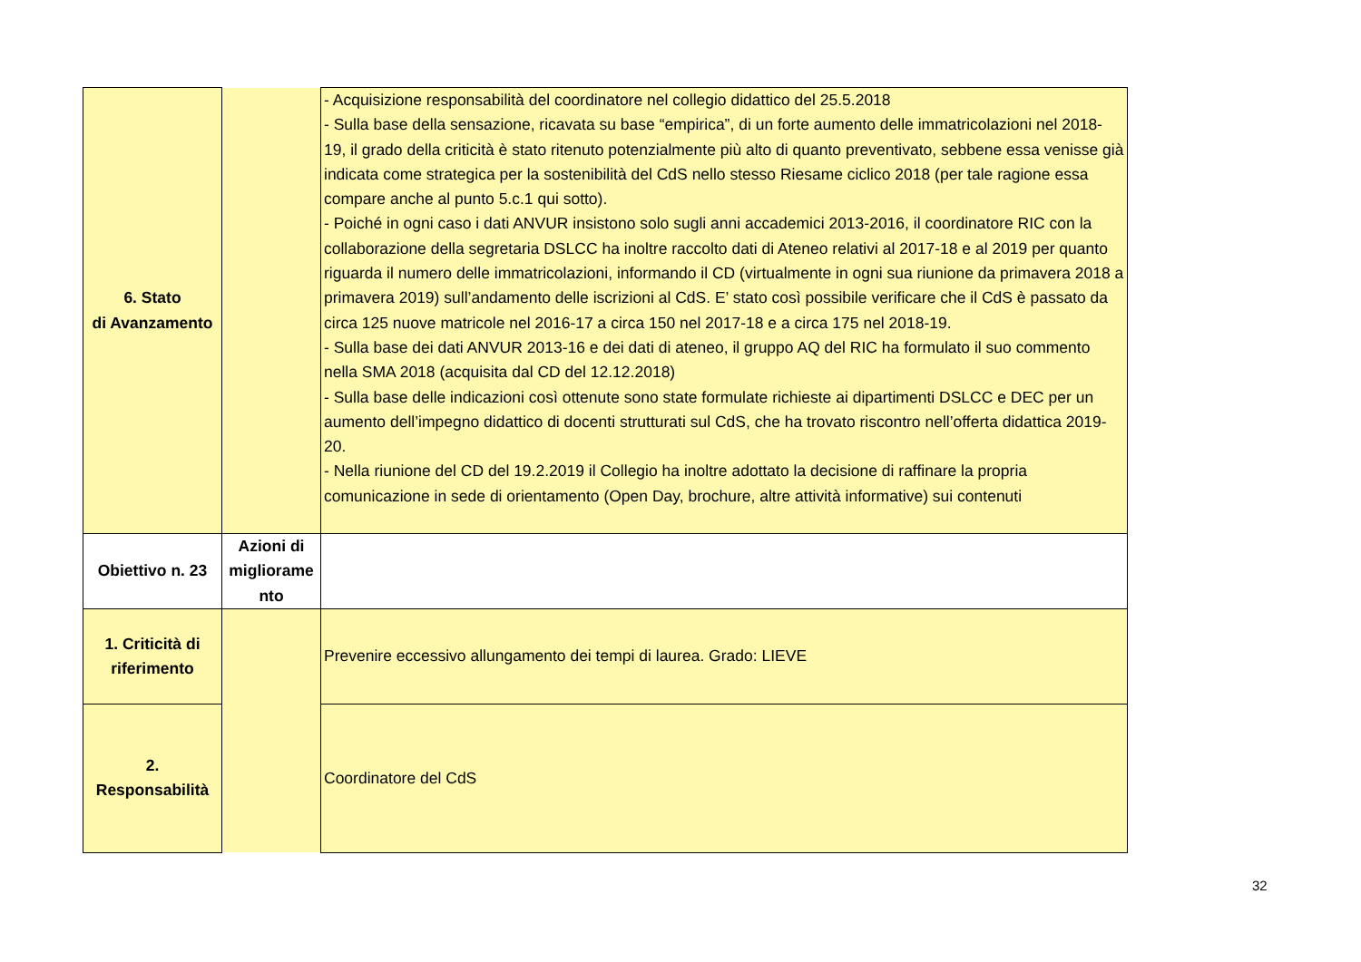| 6. Stato di Avanzamento | | - Acquisizione responsabilità del coordinatore nel collegio didattico del 25.5.2018 - Sulla base della sensazione, ricavata su base “empirica”, di un forte aumento delle immatricolazioni nel 2018-19, il grado della criticità è stato ritenuto potenzialmente più alto di quanto preventivato, sebbene essa venisse già indicata come strategica per la sostenibilità del CdS nello stesso Riesame ciclico 2018 (per tale ragione essa compare anche al punto 5.c.1 qui sotto). - Poiché in ogni caso i dati ANVUR insistono solo sugli anni accademici 2013-2016, il coordinatore RIC con la collaborazione della segretaria DSLCC ha inoltre raccolto dati di Ateneo relativi al 2017-18 e al 2019 per quanto riguarda il numero delle immatricolazioni, informando il CD (virtualmente in ogni sua riunione da primavera 2018 a primavera 2019) sull’andamento delle iscrizioni al CdS. E’ stato così possibile verificare che il CdS è passato da circa 125 nuove matricole nel 2016-17 a circa 150 nel 2017-18 e a circa 175 nel 2018-19. - Sulla base dei dati ANVUR 2013-16 e dei dati di ateneo, il gruppo AQ del RIC ha formulato il suo commento nella SMA 2018 (acquisita dal CD del 12.12.2018) - Sulla base delle indicazioni così ottenute sono state formulate richieste ai dipartimenti DSLCC e DEC per un aumento dell’impegno didattico di docenti strutturati sul CdS, che ha trovato riscontro nell’offerta didattica 2019-20. - Nella riunione del CD del 19.2.2019 il Collegio ha inoltre adottato la decisione di raffinare la propria comunicazione in sede di orientamento (Open Day, brochure, altre attività informative) sui contenuti |
| Obiettivo n. 23 | Azioni di migliorame nto | |
| 1. Criticità di riferimento | | Prevenire eccessivo allungamento dei tempi di laurea. Grado: LIEVE |
| 2. Responsabilità | | Coordinatore del CdS |
32